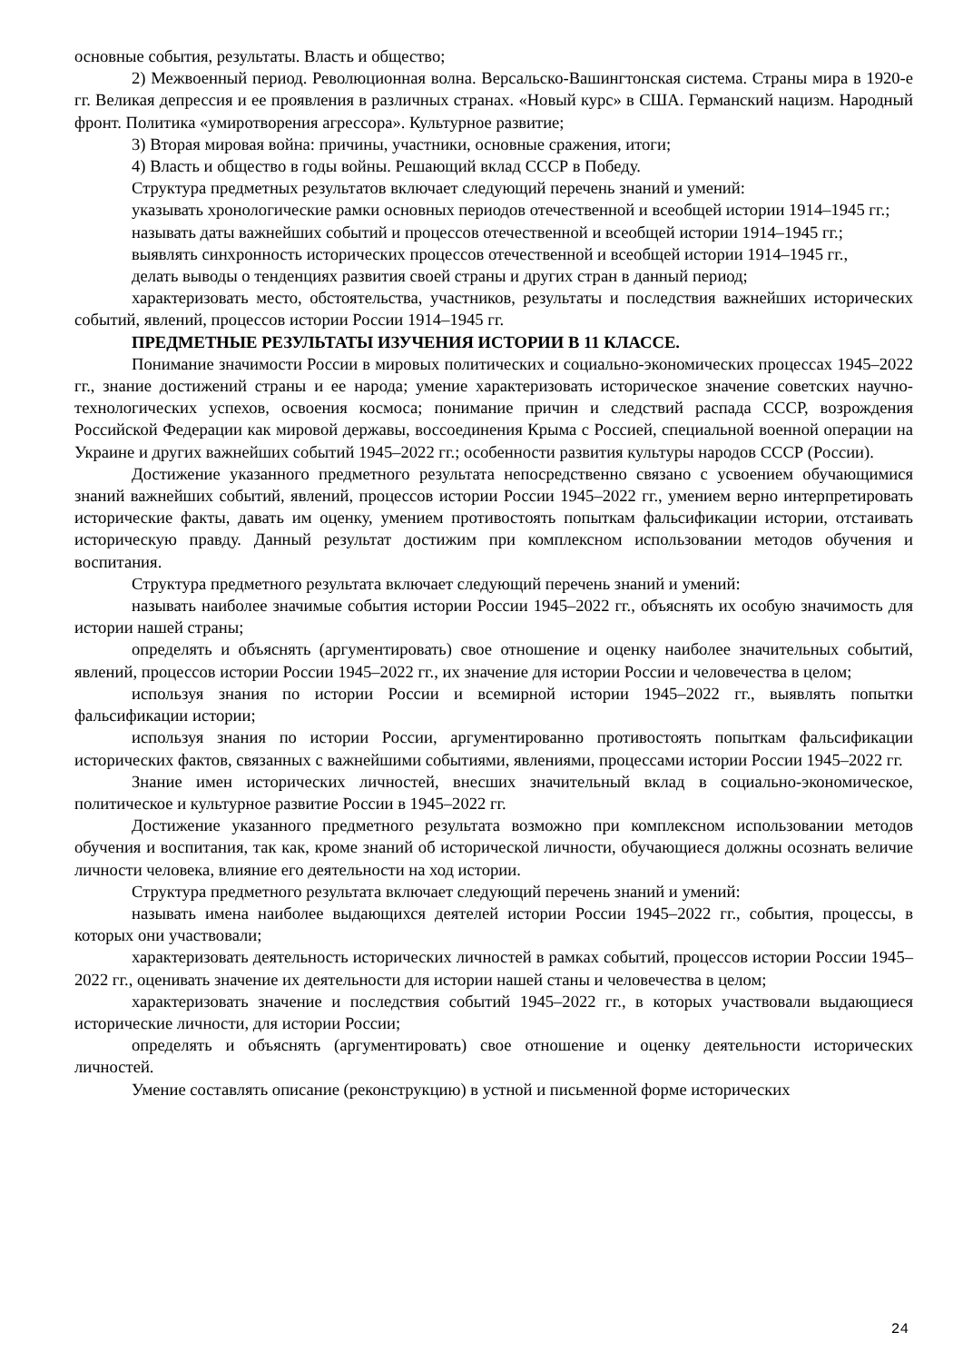основные события, результаты. Власть и общество;
2) Межвоенный период. Революционная волна. Версальско-Вашингтонская система. Страны мира в 1920-е гг. Великая депрессия и ее проявления в различных странах. «Новый курс» в США. Германский нацизм. Народный фронт. Политика «умиротворения агрессора». Культурное развитие;
3) Вторая мировая война: причины, участники, основные сражения, итоги;
4) Власть и общество в годы войны. Решающий вклад СССР в Победу.
Структура предметных результатов включает следующий перечень знаний и умений:
указывать хронологические рамки основных периодов отечественной и всеобщей истории 1914–1945 гг.;
называть даты важнейших событий и процессов отечественной и всеобщей истории 1914–1945 гг.;
выявлять синхронность исторических процессов отечественной и всеобщей истории 1914–1945 гг.,
делать выводы о тенденциях развития своей страны и других стран в данный период;
характеризовать место, обстоятельства, участников, результаты и последствия важнейших исторических событий, явлений, процессов истории России 1914–1945 гг.
ПРЕДМЕТНЫЕ РЕЗУЛЬТАТЫ ИЗУЧЕНИЯ ИСТОРИИ В 11 КЛАССЕ.
Понимание значимости России в мировых политических и социально-экономических процессах 1945–2022 гг., знание достижений страны и ее народа; умение характеризовать историческое значение советских научно-технологических успехов, освоения космоса; понимание причин и следствий распада СССР, возрождения Российской Федерации как мировой державы, воссоединения Крыма с Россией, специальной военной операции на Украине и других важнейших событий 1945–2022 гг.; особенности развития культуры народов СССР (России).
Достижение указанного предметного результата непосредственно связано с усвоением обучающимися знаний важнейших событий, явлений, процессов истории России 1945–2022 гг., умением верно интерпретировать исторические факты, давать им оценку, умением противостоять попыткам фальсификации истории, отстаивать историческую правду. Данный результат достижим при комплексном использовании методов обучения и воспитания.
Структура предметного результата включает следующий перечень знаний и умений:
называть наиболее значимые события истории России 1945–2022 гг., объяснять их особую значимость для истории нашей страны;
определять и объяснять (аргументировать) свое отношение и оценку наиболее значительных событий, явлений, процессов истории России 1945–2022 гг., их значение для истории России и человечества в целом;
используя знания по истории России и всемирной истории 1945–2022 гг., выявлять попытки фальсификации истории;
используя знания по истории России, аргументированно противостоять попыткам фальсификации исторических фактов, связанных с важнейшими событиями, явлениями, процессами истории России 1945–2022 гг.
Знание имен исторических личностей, внесших значительный вклад в социально-экономическое, политическое и культурное развитие России в 1945–2022 гг.
Достижение указанного предметного результата возможно при комплексном использовании методов обучения и воспитания, так как, кроме знаний об исторической личности, обучающиеся должны осознать величие личности человека, влияние его деятельности на ход истории.
Структура предметного результата включает следующий перечень знаний и умений:
называть имена наиболее выдающихся деятелей истории России 1945–2022 гг., события, процессы, в которых они участвовали;
характеризовать деятельность исторических личностей в рамках событий, процессов истории России 1945–2022 гг., оценивать значение их деятельности для истории нашей станы и человечества в целом;
характеризовать значение и последствия событий 1945–2022 гг., в которых участвовали выдающиеся исторические личности, для истории России;
определять и объяснять (аргументировать) свое отношение и оценку деятельности исторических личностей.
Умение составлять описание (реконструкцию) в устной и письменной форме исторических
24